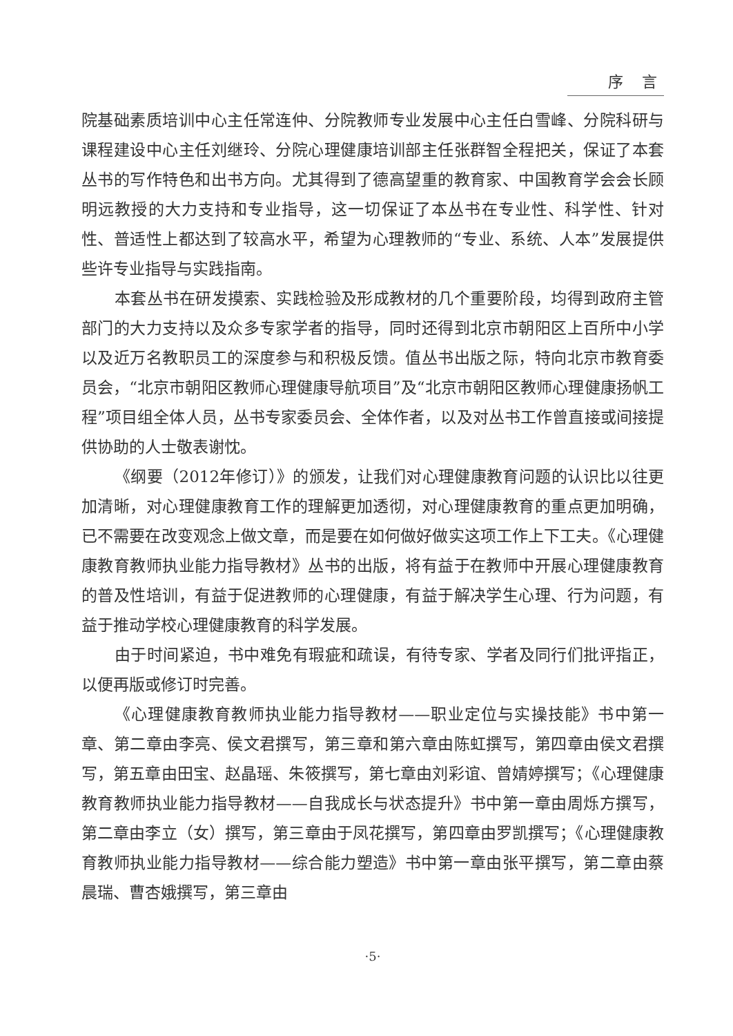序 言
院基础素质培训中心主任常连仲、分院教师专业发展中心主任白雪峰、分院科研与课程建设中心主任刘继玲、分院心理健康培训部主任张群智全程把关，保证了本套丛书的写作特色和出书方向。尤其得到了德高望重的教育家、中国教育学会会长顾明远教授的大力支持和专业指导，这一切保证了本丛书在专业性、科学性、针对性、普适性上都达到了较高水平，希望为心理教师的“专业、系统、人本”发展提供些许专业指导与实践指南。
本套丛书在研发摸索、实践检验及形成教材的几个重要阶段，均得到政府主管部门的大力支持以及众多专家学者的指导，同时还得到北京市朝阳区上百所中小学以及近万名教职员工的深度参与和积极反馈。值丛书出版之际，特向北京市教育委员会，“北京市朝阳区教师心理健康导航项目”及“北京市朝阳区教师心理健康扬帆工程”项目组全体人员，丛书专家委员会、全体作者，以及对丛书工作曾直接或间接提供协助的人士敬表谢忱。
《纲要（2012年修订）》的颁发，让我们对心理健康教育问题的认识比以往更加清晰，对心理健康教育工作的理解更加透彻，对心理健康教育的重点更加明确，已不需要在改变观念上做文章，而是要在如何做好做实这项工作上下工夫。《心理健康教育教师执业能力指导教材》丛书的出版，将有益于在教师中开展心理健康教育的普及性培训，有益于促进教师的心理健康，有益于解决学生心理、行为问题，有益于推动学校心理健康教育的科学发展。
由于时间紧迫，书中难免有瑕疵和疏误，有待专家、学者及同行们批评指正，以便再版或修订时完善。
《心理健康教育教师执业能力指导教材——职业定位与实操技能》书中第一章、第二章由李亮、侯文君撰写，第三章和第六章由陈虹撰写，第四章由侯文君撰写，第五章由田宝、赵晶瑶、朱筱撰写，第七章由刘彩谊、曾婧婷撰写；《心理健康教育教师执业能力指导教材——自我成长与状态提升》书中第一章由周烁方撰写，第二章由李立（女）撰写，第三章由于凤花撰写，第四章由罗凯撰写；《心理健康教育教师执业能力指导教材——综合能力塑造》书中第一章由张平撰写，第二章由蔡晨瑞、曹杏娥撰写，第三章由
·5·